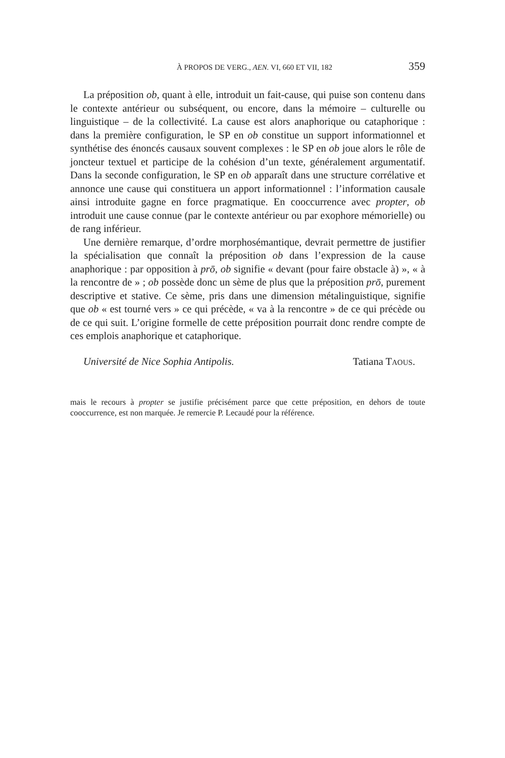À PROPOS DE VERG., AEN. VI, 660 ET VII, 182 359
La préposition ob, quant à elle, introduit un fait-cause, qui puise son contenu dans le contexte antérieur ou subséquent, ou encore, dans la mémoire – culturelle ou linguistique – de la collectivité. La cause est alors anaphorique ou cataphorique : dans la première configuration, le SP en ob constitue un support informationnel et synthétise des énoncés causaux souvent complexes : le SP en ob joue alors le rôle de joncteur textuel et participe de la cohésion d’un texte, généralement argumentatif. Dans la seconde configuration, le SP en ob apparaît dans une structure corrélative et annonce une cause qui constituera un apport informationnel : l’information causale ainsi introduite gagne en force pragmatique. En cooccurrence avec propter, ob introduit une cause connue (par le contexte antérieur ou par exophore mémorielle) ou de rang inférieur.
Une dernière remarque, d’ordre morphosémantique, devrait permettre de justifier la spécialisation que connaît la préposition ob dans l’expression de la cause anaphorique : par opposition à prō, ob signifie « devant (pour faire obstacle à) », « à la rencontre de » ; ob possède donc un sème de plus que la préposition prō, purement descriptive et stative. Ce sème, pris dans une dimension métalinguistique, signifie que ob « est tourné vers » ce qui précède, « va à la rencontre » de ce qui précède ou de ce qui suit. L’origine formelle de cette préposition pourrait donc rendre compte de ces emplois anaphorique et cataphorique.
Université de Nice Sophia Antipolis. Tatiana TAOUS.
mais le recours à propter se justifie précisément parce que cette préposition, en dehors de toute cooccurrence, est non marquée. Je remercie P. Lecaudé pour la référence.